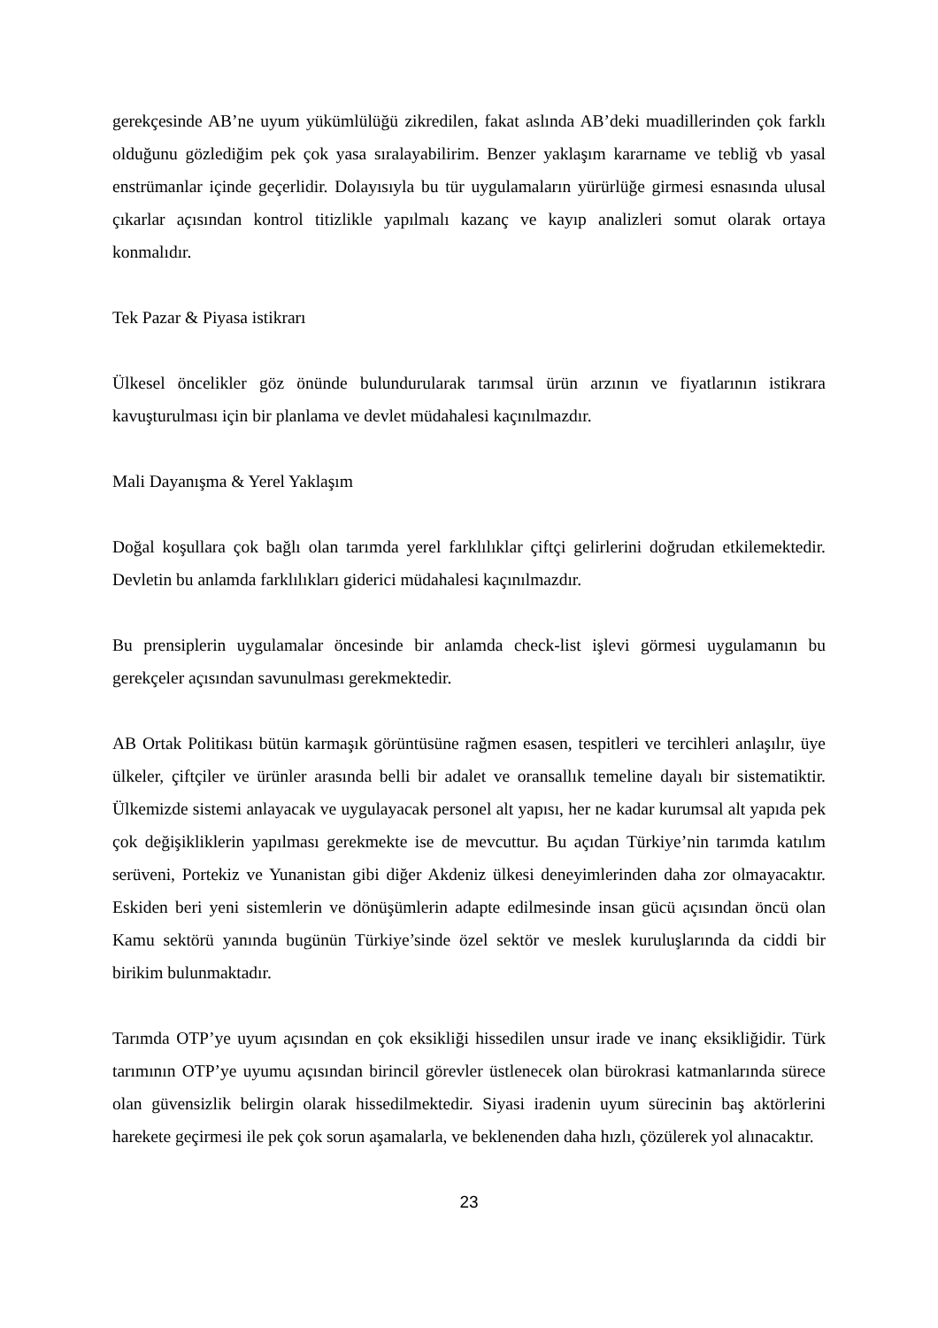gerekçesinde AB’ne uyum yükümlülüğü zikredilen, fakat aslında AB’deki muadillerinden çok farklı olduğunu gözlediğim pek çok yasa sıralayabilirim. Benzer yaklaşım kararname ve tebliğ vb yasal enstrümanlar içinde geçerlidir. Dolayısıyla bu tür uygulamaların yürürlüğe girmesi esnasında ulusal çıkarlar açısından kontrol titizlikle yapılmalı kazanç ve kayıp analizleri somut olarak ortaya konmalıdır.
Tek Pazar & Piyasa istikrarı
Ülkesel öncelikler göz önünde bulundurularak tarımsal ürün arzının ve fiyatlarının istikrara kavuşturulması için bir planlama ve devlet müdahalesi kaçınılmazdır.
Mali Dayanışma & Yerel Yaklaşım
Doğal koşullara çok bağlı olan tarımda yerel farklılıklar çiftçi gelirlerini doğrudan etkilemektedir. Devletin bu anlamda farklılıkları giderici müdahalesi kaçınılmazdır.
Bu prensiplerin uygulamalar öncesinde bir anlamda check-list işlevi görmesi uygulamanın bu gerekçeler açısından savunulması gerekmektedir.
AB Ortak Politikası bütün karmaşık görüntüsüne rağmen esasen, tespitleri ve tercihleri anlaşılır, üye ülkeler, çiftçiler ve ürünler arasında belli bir adalet ve oransallık temeline dayalı bir sistematiktir. Ülkemizde sistemi anlayacak ve uygulayacak personel alt yapısı, her ne kadar kurumsal alt yapıda pek çok değişikliklerin yapılması gerekmekte ise de mevcuttur. Bu açıdan Türkiye’nin tarımda katılım serüveni, Portekiz ve Yunanistan gibi diğer Akdeniz ülkesi deneyimlerinden daha zor olmayacaktır. Eskiden beri yeni sistemlerin ve dönüşümlerin adapte edilmesinde insan gücü açısından öncü olan Kamu sektörü yanında bugünün Türkiye’sinde özel sektör ve meslek kuruluşlarında da ciddi bir birikim bulunmaktadır.
Tarımda OTP’ye uyum açısından en çok eksikliği hissedilen unsur irade ve inanç eksikliğidir. Türk tarımının OTP’ye uyumu açısından birincil görevler üstlenecek olan bürokrasi katmanlarında sürece olan güvensizlik belirgin olarak hissedilmektedir. Siyasi iradenin uyum sürecinin baş aktörlerini harekete geçirmesi ile pek çok sorun aşamalarla, ve beklenenden daha hızlı, çözülerek yol alınacaktır.
23